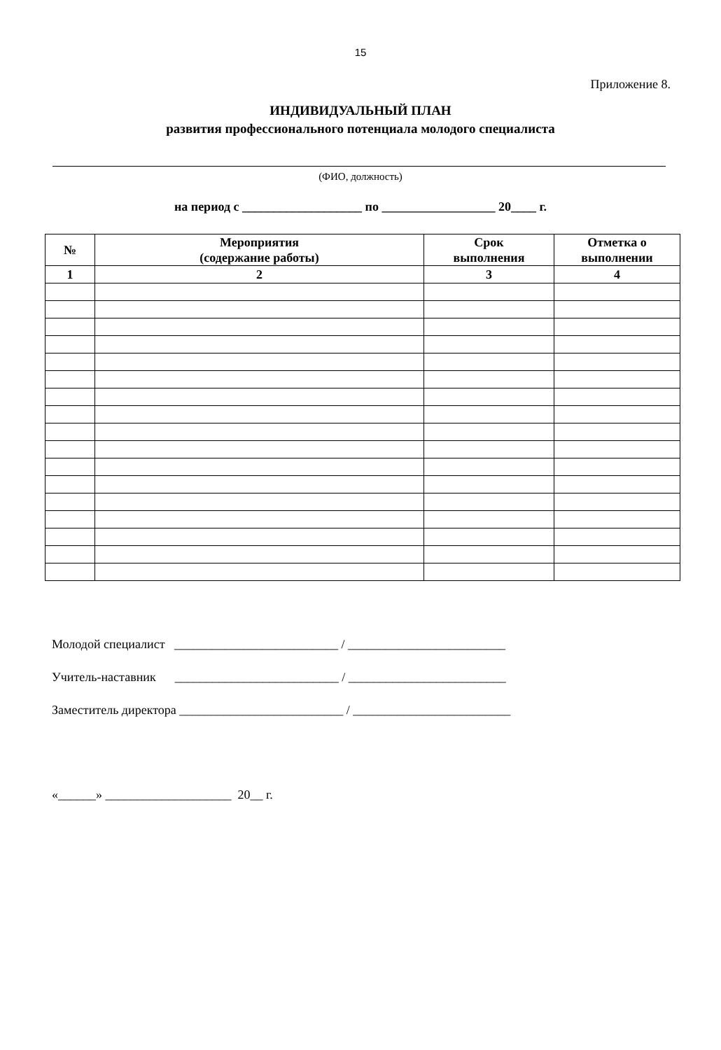15
Приложение 8.
ИНДИВИДУАЛЬНЫЙ ПЛАН
развития профессионального потенциала молодого специалиста
(ФИО, должность)
на период с ___________________ по __________________ 20____ г.
| № | Мероприятия (содержание работы) | Срок выполнения | Отметка о выполнении |
| --- | --- | --- | --- |
| 1 | 2 | 3 | 4 |
Молодой специалист __________________________ / _________________________
Учитель-наставник __________________________ / _________________________
Заместитель директора __________________________ / _________________________
«______» ____________________ 20__ г.